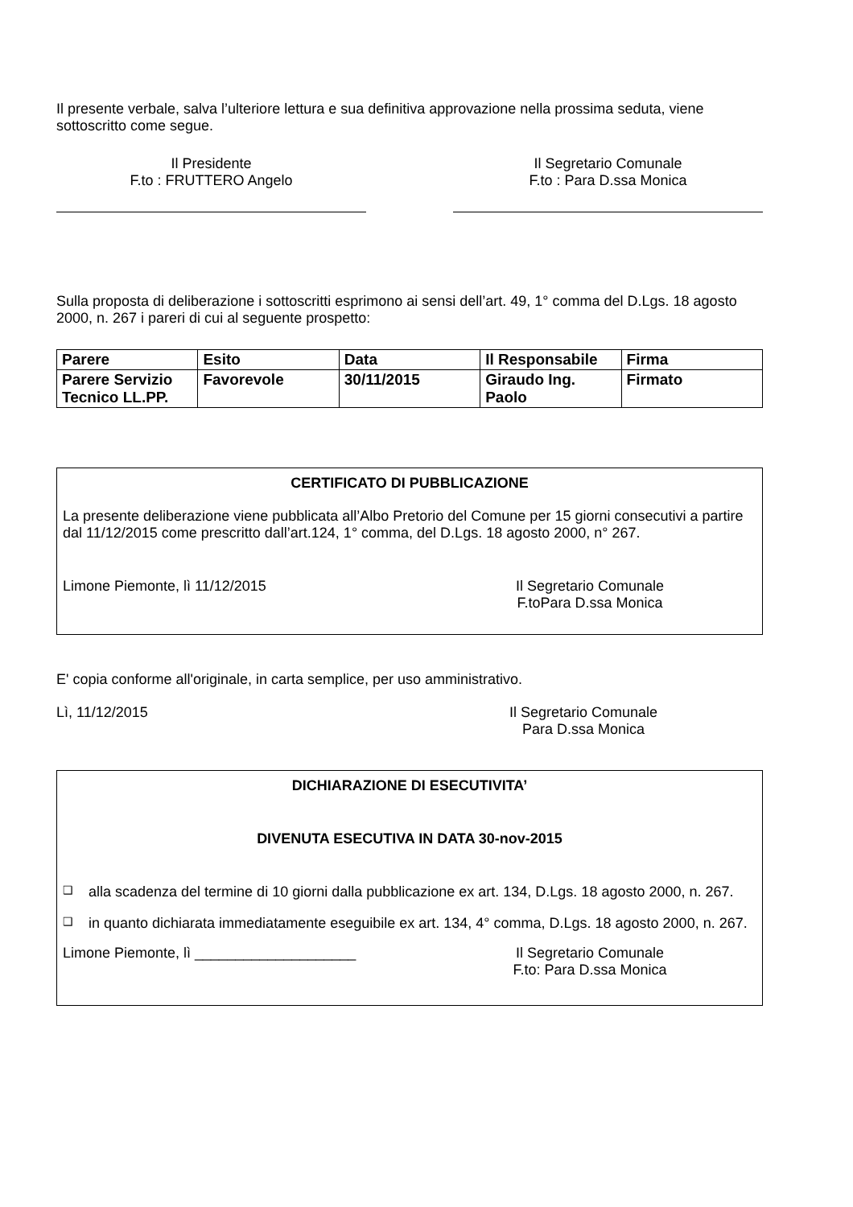Il presente verbale, salva l’ulteriore lettura e sua definitiva approvazione nella prossima seduta, viene sottoscritto come segue.
Il Presidente
F.to : FRUTTERO Angelo
Il Segretario Comunale
F.to : Para D.ssa Monica
Sulla proposta di deliberazione i sottoscritti esprimono ai sensi dell’art. 49, 1° comma del D.Lgs. 18 agosto 2000, n. 267 i pareri di cui al seguente prospetto:
| Parere | Esito | Data | Il Responsabile | Firma |
| --- | --- | --- | --- | --- |
| Parere Servizio Tecnico LL.PP. | Favorevole | 30/11/2015 | Giraudo Ing. Paolo | Firmato |
CERTIFICATO DI PUBBLICAZIONE
La presente deliberazione viene pubblicata all’Albo Pretorio del Comune per 15 giorni consecutivi a partire dal 11/12/2015 come prescritto dall’art.124, 1° comma, del D.Lgs. 18 agosto 2000, n° 267.
Limone Piemonte, lì 11/12/2015 Il Segretario Comunale
F.toPara D.ssa Monica
E' copia conforme all'originale, in carta semplice, per uso amministrativo.
Lì, 11/12/2015 Il Segretario Comunale
Para D.ssa Monica
DICHIARAZIONE DI ESECUTIVITA’
DIVENUTA ESECUTIVA IN DATA 30-nov-2015
❑
alla scadenza del termine di 10 giorni dalla pubblicazione ex art. 134, D.Lgs. 18 agosto 2000, n. 267.
❑
in quanto dichiarata immediatamente eseguibile ex art. 134, 4° comma, D.Lgs. 18 agosto 2000, n. 267.
Limone Piemonte, lì ____________________ Il Segretario Comunale
F.to: Para D.ssa Monica